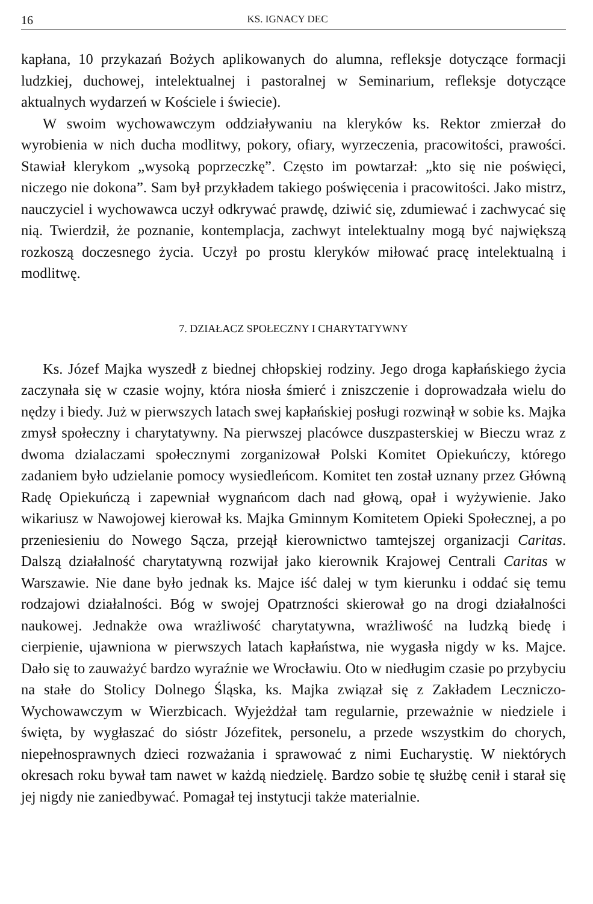16 KS. IGNACY DEC
kapłana, 10 przykazań Bożych aplikowanych do alumna, refleksje dotyczące formacji ludzkiej, duchowej, intelektualnej i pastoralnej w Seminarium, refleksje dotyczące aktualnych wydarzeń w Kościele i świecie).
W swoim wychowawczym oddziaływaniu na kleryków ks. Rektor zmierzał do wyrobienia w nich ducha modlitwy, pokory, ofiary, wyrzeczenia, pracowitości, prawości. Stawiał klerykom „wysoką poprzeczkę”. Często im powtarzał: „kto się nie poświęci, niczego nie dokona”. Sam był przykładem takiego poświęcenia i pracowitości. Jako mistrz, nauczyciel i wychowawca uczył odkrywać prawdę, dziwić się, zdumiewać i zachwycać się nią. Twierdził, że poznanie, kontemplacja, zachwyt intelektualny mogą być największą rozkoszą doczesnego życia. Uczył po prostu kleryków miłować pracę intelektualną i modlitwę.
7. DZIAŁACZ SPOŁECZNY I CHARYTATYWNY
Ks. Józef Majka wyszedł z biednej chłopskiej rodziny. Jego droga kapłańskiego życia zaczynała się w czasie wojny, która niosła śmierć i zniszczenie i doprowadzała wielu do nędzy i biedy. Już w pierwszych latach swej kapłańskiej posługi rozwinął w sobie ks. Majka zmysł społeczny i charytatywny. Na pierwszej placówce duszpasterskiej w Bieczu wraz z dwoma dzialaczami społecznymi zorganizował Polski Komitet Opiekuńczy, którego zadaniem było udzielanie pomocy wysiedleńcom. Komitet ten został uznany przez Główną Radę Opiekuńczą i zapewniał wygnańcom dach nad głową, opał i wyżywienie. Jako wikariusz w Nawojowej kierował ks. Majka Gminnym Komitetem Opieki Społecznej, a po przeniesieniu do Nowego Sącza, przejął kierownictwo tamtejszej organizacji Caritas. Dalszą działalność charytatywną rozwijał jako kierownik Krajowej Centrali Caritas w Warszawie. Nie dane było jednak ks. Majce iść dalej w tym kierunku i oddać się temu rodzajowi działalności. Bóg w swojej Opatrzności skierował go na drogi działalności naukowej. Jednakże owa wrażliwość charytatywna, wrażliwość na ludzką biedę i cierpienie, ujawniona w pierwszych latach kapłaństwa, nie wygasła nigdy w ks. Majce. Dało się to zauważyć bardzo wyraźnie we Wrocławiu. Oto w niedługim czasie po przybyciu na stałe do Stolicy Dolnego Śląska, ks. Majka związał się z Zakładem Leczniczo-Wychowawczym w Wierzbicach. Wyjeżdżał tam regularnie, przeważnie w niedziele i święta, by wygłaszać do sióstr Józefitek, personelu, a przede wszystkim do chorych, niepełnosprawnych dzieci rozważania i sprawować z nimi Eucharystię. W niektórych okresach roku bywał tam nawet w każdą niedzielę. Bardzo sobie tę służbę cenił i starał się jej nigdy nie zaniedbywać. Pomagał tej instytucji także materialnie.